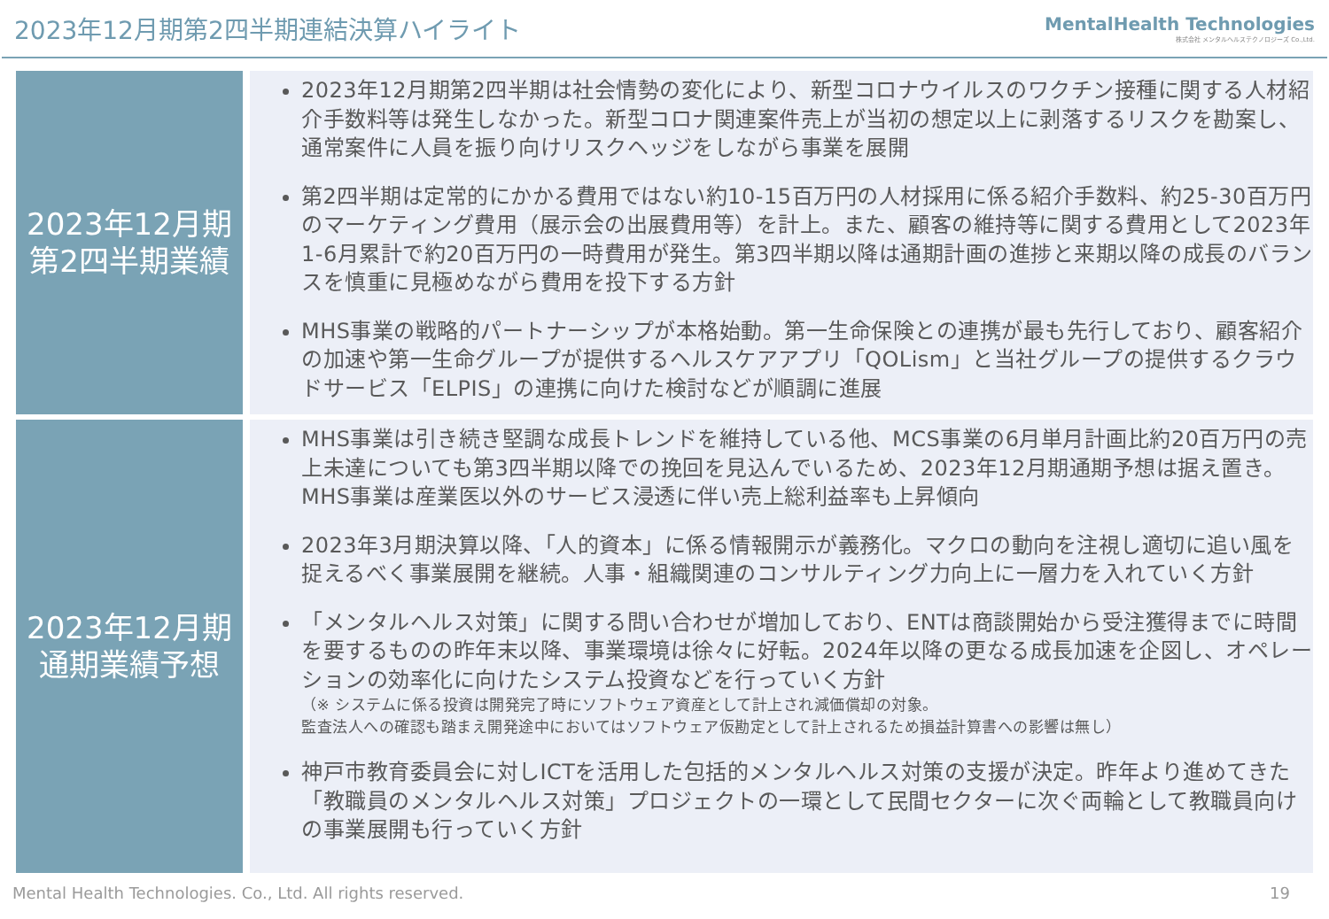2023年12月期第2四半期連結決算ハイライト
MentalHealth Technologies
株式会社 メンタルヘルステクノロジーズ Co.,Ltd.
2023年12月期
第2四半期業績
2023年12月期第2四半期は社会情勢の変化により、新型コロナウイルスのワクチン接種に関する人材紹介手数料等は発生しなかった。新型コロナ関連案件売上が当初の想定以上に剥落するリスクを勘案し、通常案件に人員を振り向けリスクヘッジをしながら事業を展開
第2四半期は定常的にかかる費用ではない約10-15百万円の人材採用に係る紹介手数料、約25-30百万円のマーケティング費用（展示会の出展費用等）を計上。また、顧客の維持等に関する費用として2023年1-6月累計で約20百万円の一時費用が発生。第3四半期以降は通期計画の進捗と来期以降の成長のバランスを慎重に見極めながら費用を投下する方針
MHS事業の戦略的パートナーシップが本格始動。第一生命保険との連携が最も先行しており、顧客紹介の加速や第一生命グループが提供するヘルスケアアプリ「QOLism」と当社グループの提供するクラウドサービス「ELPIS」の連携に向けた検討などが順調に進展
2023年12月期
通期業績予想
MHS事業は引き続き堅調な成長トレンドを維持している他、MCS事業の6月単月計画比約20百万円の売上未達についても第3四半期以降での挽回を見込んでいるため、2023年12月期通期予想は据え置き。MHS事業は産業医以外のサービス浸透に伴い売上総利益率も上昇傾向
2023年3月期決算以降、「人的資本」に係る情報開示が義務化。マクロの動向を注視し適切に追い風を捉えるべく事業展開を継続。人事・組織関連のコンサルティング力向上に一層力を入れていく方針
「メンタルヘルス対策」に関する問い合わせが増加しており、ENTは商談開始から受注獲得までに時間を要するものの昨年末以降、事業環境は徐々に好転。2024年以降の更なる成長加速を企図し、オペレーションの効率化に向けたシステム投資などを行っていく方針
（※ システムに係る投資は開発完了時にソフトウェア資産として計上され減価償却の対象。
監査法人への確認も踏まえ開発途中においてはソフトウェア仮勘定として計上されるため損益計算書への影響は無し）
神戸市教育委員会に対しICTを活用した包括的メンタルヘルス対策の支援が決定。昨年より進めてきた「教職員のメンタルヘルス対策」プロジェクトの一環として民間セクターに次ぐ両輪として教職員向けの事業展開も行っていく方針
Mental Health Technologies. Co., Ltd. All rights reserved. 19